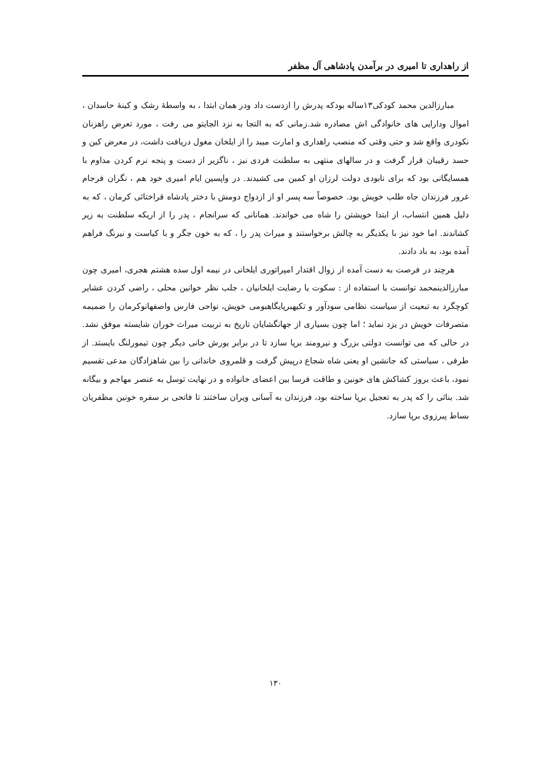از راهداری تا امیری در برآمدن پادشاهی آل مظفر
مبارزالدین محمد کودکی۱۳ساله بودکه پدرش را ازدست داد ودر همان ابتدا ، به واسطهٔ رشک و کینهٔ حاسدان ، اموال ودارایی های خانوادگی اش مصادره شد.زمانی که به التجا به نزد الجایتو می رفت ، مورد تعرض راهزنان نکودری واقع شد و حتی وقتی که منصب راهداری و امارت میبد را از ایلخان مغول دریافت داشت، در معرض کین و حسد رقیبان قرار گرفت و در سالهای منتهی به سلطنت فردی نیز ، ناگزیر از دست و پنجه نرم کردن مداوم با همسایگانی بود که برای نابودی دولت لرزان او کمین می کشیدند. در واپسین ایام امیری خود هم ، نگران فرجام غرور فرزندان جاه طلب خویش بود. خصوصاً سه پسر او از ازدواج دومش با دختر پادشاه قراختائی کرمان ، که به دلیل همین انتساب، از ابتدا خویشتن را شاه می خواندند. همانانی که سرانجام ، پدر را از اریکه سلطنت به زیر کشاندند. اما خود نیز با یکدیگر به چالش برخواستند و میراث پدر را ، که به خون جگر و با کیاست و نیرنگ فراهم آمده بود، به باد دادند.
هرچند در فرصت به دست آمده از زوال اقتدار امپراتوری ایلخانی در نیمه اول سده هشتم هجری، امیری چون مبارزالدینمحمد توانست با استفاده از : سکوت یا رضایت ایلخانیان ، جلب نظر خوانین محلی ، راضی کردن عشایر کوچگرد به تبعیت از سیاست نظامی سودآور و تکیهبرپایگاهبومی خویش، نواحی فارس واصفهانوکرمان را ضمیمه متصرفات خویش در یزد نماید ؛ اما چون بسیاری از جهانگشایان تاریخ به تربیت میراث خوران شایسته موفق نشد. در حالی که می توانست دولتی بزرگ و نیرومند برپا سازد تا در برابر یورش خانی دیگر چون تیمورلنگ بایستد. از طرفی ، سیاستی که جانشین او یعنی شاه شجاع درپیش گرفت و قلمروی خاندانی را بین شاهزادگان مدعی تقسیم نمود، باعث بروز کشاکش های خونین و طاقت فرسا بین اعضای خانواده و در نهایت توسل به عنصر مهاجم و بیگانه شد. بنائی را که پدر به تعجیل برپا ساخته بود، فرزندان به آسانی ویران ساختند تا فاتحی بر سفره خونین مظفریان بساط پیرزوی برپا سازد.
۱۳۰